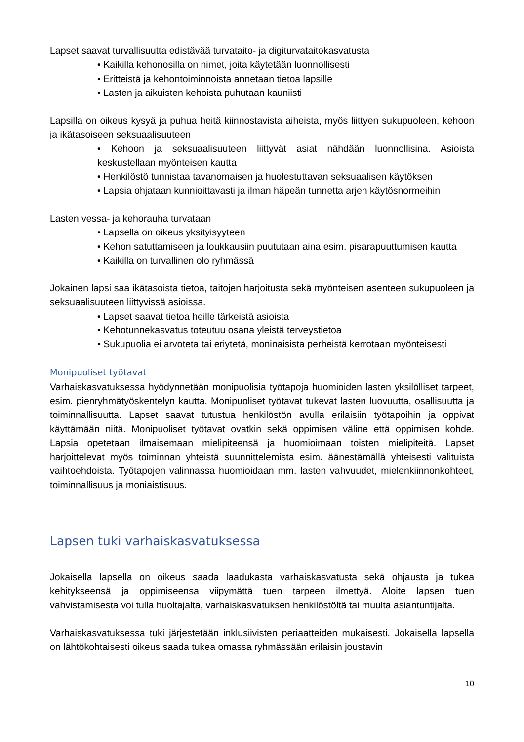Lapset saavat turvallisuutta edistävää turvataito- ja digiturvataitokasvatusta
• Kaikilla kehonosilla on nimet, joita käytetään luonnollisesti
• Eritteistä ja kehontoiminnoista annetaan tietoa lapsille
• Lasten ja aikuisten kehoista puhutaan kauniisti
Lapsilla on oikeus kysyä ja puhua heitä kiinnostavista aiheista, myös liittyen sukupuoleen, kehoon ja ikätasoiseen seksuaalisuuteen
• Kehoon ja seksuaalisuuteen liittyvät asiat nähdään luonnollisina. Asioista keskustellaan myönteisen kautta
• Henkilöstö tunnistaa tavanomaisen ja huolestuttavan seksuaalisen käytöksen
• Lapsia ohjataan kunnioittavasti ja ilman häpeän tunnetta arjen käytösnormeihin
Lasten vessa- ja kehorauha turvataan
• Lapsella on oikeus yksityisyyteen
• Kehon satuttamiseen ja loukkausiin puututaan aina esim. pisarapuuttumisen kautta
• Kaikilla on turvallinen olo ryhmässä
Jokainen lapsi saa ikätasoista tietoa, taitojen harjoitusta sekä myönteisen asenteen sukupuoleen ja seksuaalisuuteen liittyvissä asioissa.
• Lapset saavat tietoa heille tärkeistä asioista
• Kehotunnekasvatus toteutuu osana yleistä terveystietoa
• Sukupuolia ei arvoteta tai eriytetä, moninaisista perheistä kerrotaan myönteisesti
Monipuoliset työtavat
Varhaiskasvatuksessa hyödynnetään monipuolisia työtapoja huomioiden lasten yksilölliset tarpeet, esim. pienryhmätyöskentelyn kautta. Monipuoliset työtavat tukevat lasten luovuutta, osallisuutta ja toiminnallisuutta. Lapset saavat tutustua henkilöstön avulla erilaisiin työtapoihin ja oppivat käyttämään niitä. Monipuoliset työtavat ovatkin sekä oppimisen väline että oppimisen kohde. Lapsia opetetaan ilmaisemaan mielipiteensä ja huomioimaan toisten mielipiteitä. Lapset harjoittelevat myös toiminnan yhteistä suunnittelemista esim. äänestämällä yhteisesti valituista vaihtoehdoista. Työtapojen valinnassa huomioidaan mm. lasten vahvuudet, mielenkiinnonkohteet, toiminnallisuus ja moniaistisuus.
Lapsen tuki varhaiskasvatuksessa
Jokaisella lapsella on oikeus saada laadukasta varhaiskasvatusta sekä ohjausta ja tukea kehitykseensä ja oppimiseensa viipymättä tuen tarpeen ilmettyä. Aloite lapsen tuen vahvistamisesta voi tulla huoltajalta, varhaiskasvatuksen henkilöstöltä tai muulta asiantuntijalta.
Varhaiskasvatuksessa tuki järjestetään inklusiivisten periaatteiden mukaisesti. Jokaisella lapsella on lähtökohtaisesti oikeus saada tukea omassa ryhmässään erilaisin joustavin
10